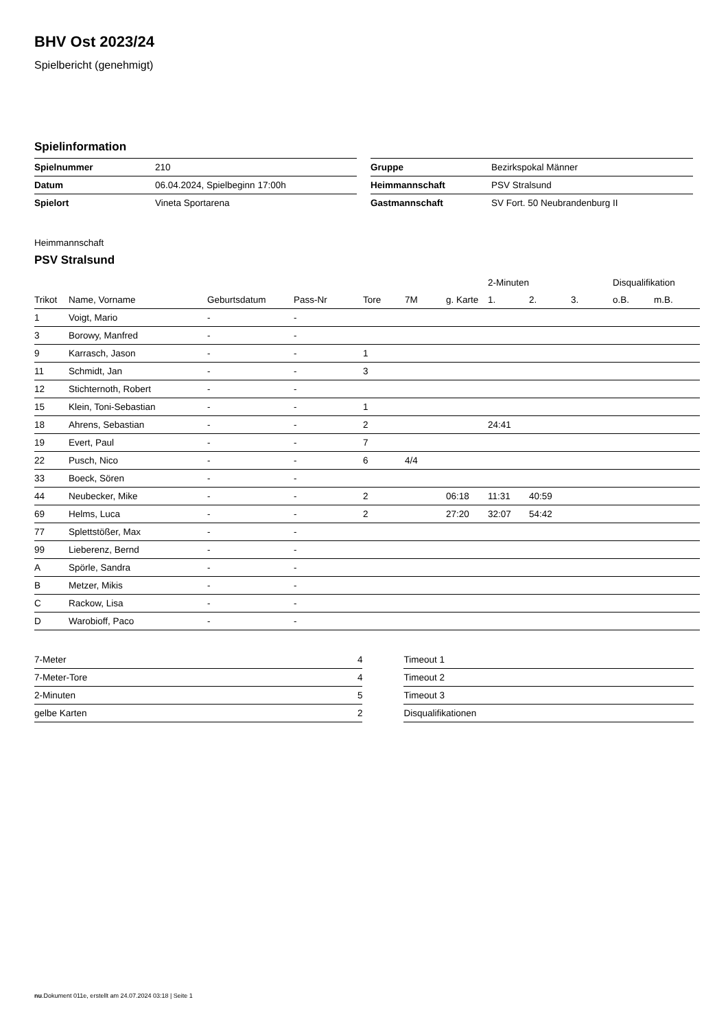BHV Ost 2023/24
Spielbericht (genehmigt)
Spielinformation
| Spielnummer | 210 |
| Datum | 06.04.2024, Spielbeginn 17:00h |
| Spielort | Vineta Sportarena |
| Gruppe | Bezirkspokal Männer |
| Heimmannschaft | PSV Stralsund |
| Gastmannschaft | SV Fort. 50 Neubrandenburg II |
Heimmannschaft
PSV Stralsund
| | | | | | | | 2-Minuten | | | Disqualifikation | |
| Trikot | Name, Vorname | Geburtsdatum | Pass-Nr | Tore | 7M | g. Karte | 1. | 2. | 3. | o.B. | m.B. |
| 1 | Voigt, Mario | - | - | | | | | | | | |
| 3 | Borowy, Manfred | - | - | | | | | | | | |
| 9 | Karrasch, Jason | - | - | 1 | | | | | | | |
| 11 | Schmidt, Jan | - | - | 3 | | | | | | | |
| 12 | Stichternoth, Robert | - | - | | | | | | | | |
| 15 | Klein, Toni-Sebastian | - | - | 1 | | | | | | | |
| 18 | Ahrens, Sebastian | - | - | 2 | | | 24:41 | | | | |
| 19 | Evert, Paul | - | - | 7 | | | | | | | |
| 22 | Pusch, Nico | - | - | 6 | 4/4 | | | | | | |
| 33 | Boeck, Sören | - | - | | | | | | | | |
| 44 | Neubecker, Mike | - | - | 2 | | 06:18 | 11:31 | 40:59 | | | |
| 69 | Helms, Luca | - | - | 2 | | 27:20 | 32:07 | 54:42 | | | |
| 77 | Splettstößer, Max | - | - | | | | | | | | |
| 99 | Lieberenz, Bernd | - | - | | | | | | | | |
| A | Spörle, Sandra | - | - | | | | | | | | |
| B | Metzer, Mikis | - | - | | | | | | | | |
| C | Rackow, Lisa | - | - | | | | | | | | |
| D | Warobioff, Paco | - | - | | | | | | | | |
| 7-Meter | 4 |
| 7-Meter-Tore | 4 |
| 2-Minuten | 5 |
| gelbe Karten | 2 |
| Timeout 1 |
| Timeout 2 |
| Timeout 3 |
| Disqualifikationen |
nu.Dokument 011e, erstellt am 24.07.2024 03:18 | Seite 1